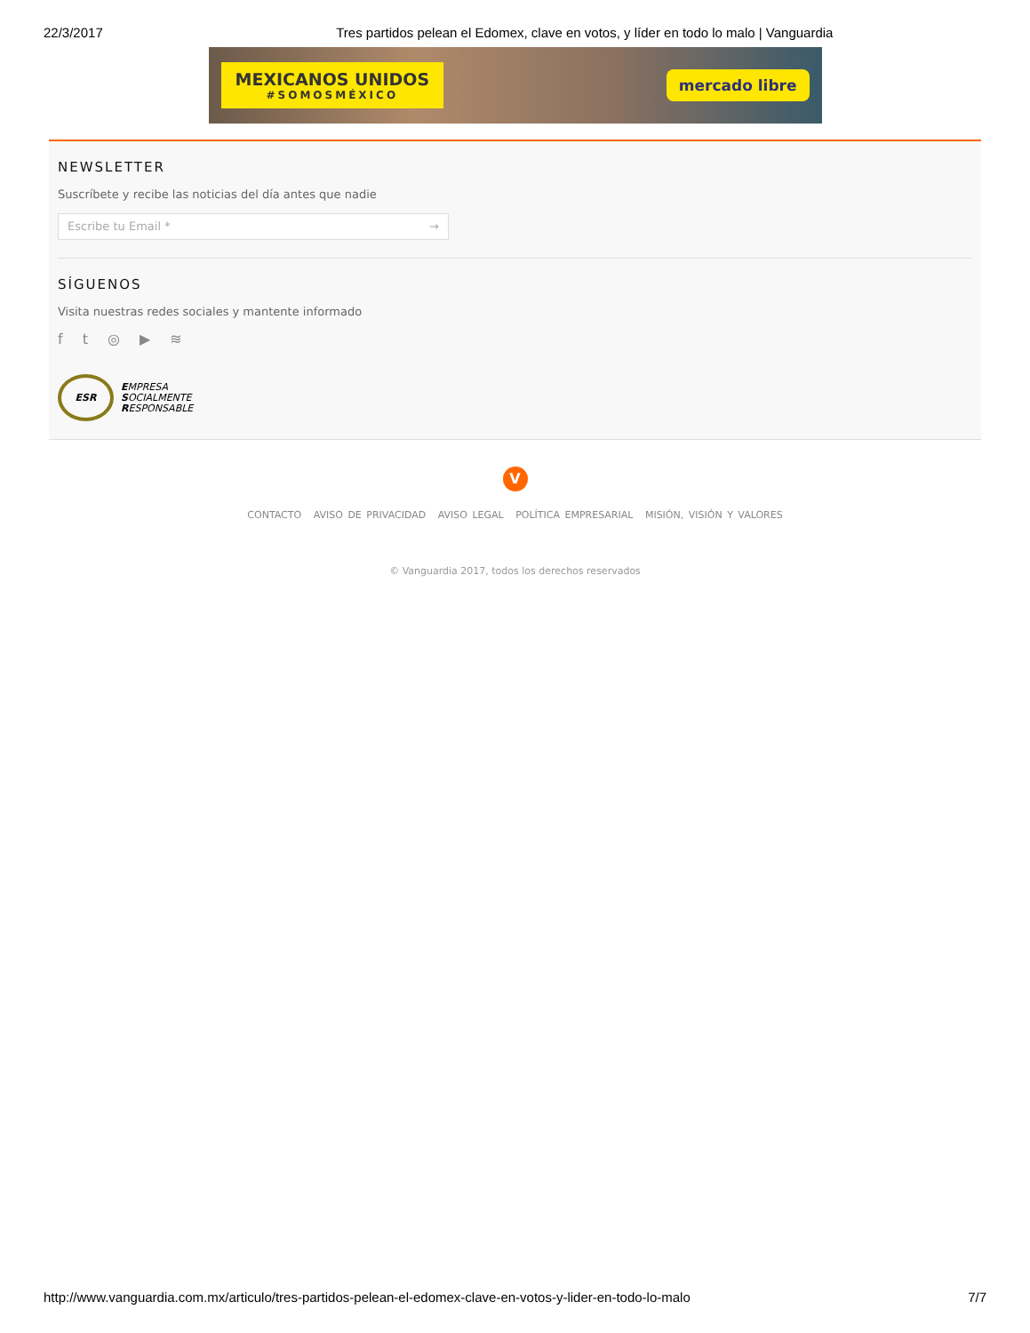22/3/2017 Tres partidos pelean el Edomex, clave en votos, y líder en todo lo malo | Vanguardia
MEXICANOS UNIDOS
#SOMOSMÉXICO
mercado libre
NEWSLETTER
Suscríbete y recibe las noticias del día antes que nadie
Escribe tu Email * →
SÍGUENOS
Visita nuestras redes sociales y mantente informado
ft ◎ ▶ ≋
ESR
EMPRESA
SOCIALMENTE
RESPONSABLE
V
CONTACTO AVISO DE PRIVACIDAD AVISO LEGAL POLÍTICA EMPRESARIAL MISIÓN, VISIÓN Y VALORES
© Vanguardia 2017, todos los derechos reservados
http://www.vanguardia.com.mx/articulo/tres-partidos-pelean-el-edomex-clave-en-votos-y-lider-en-todo-lo-malo 7/7